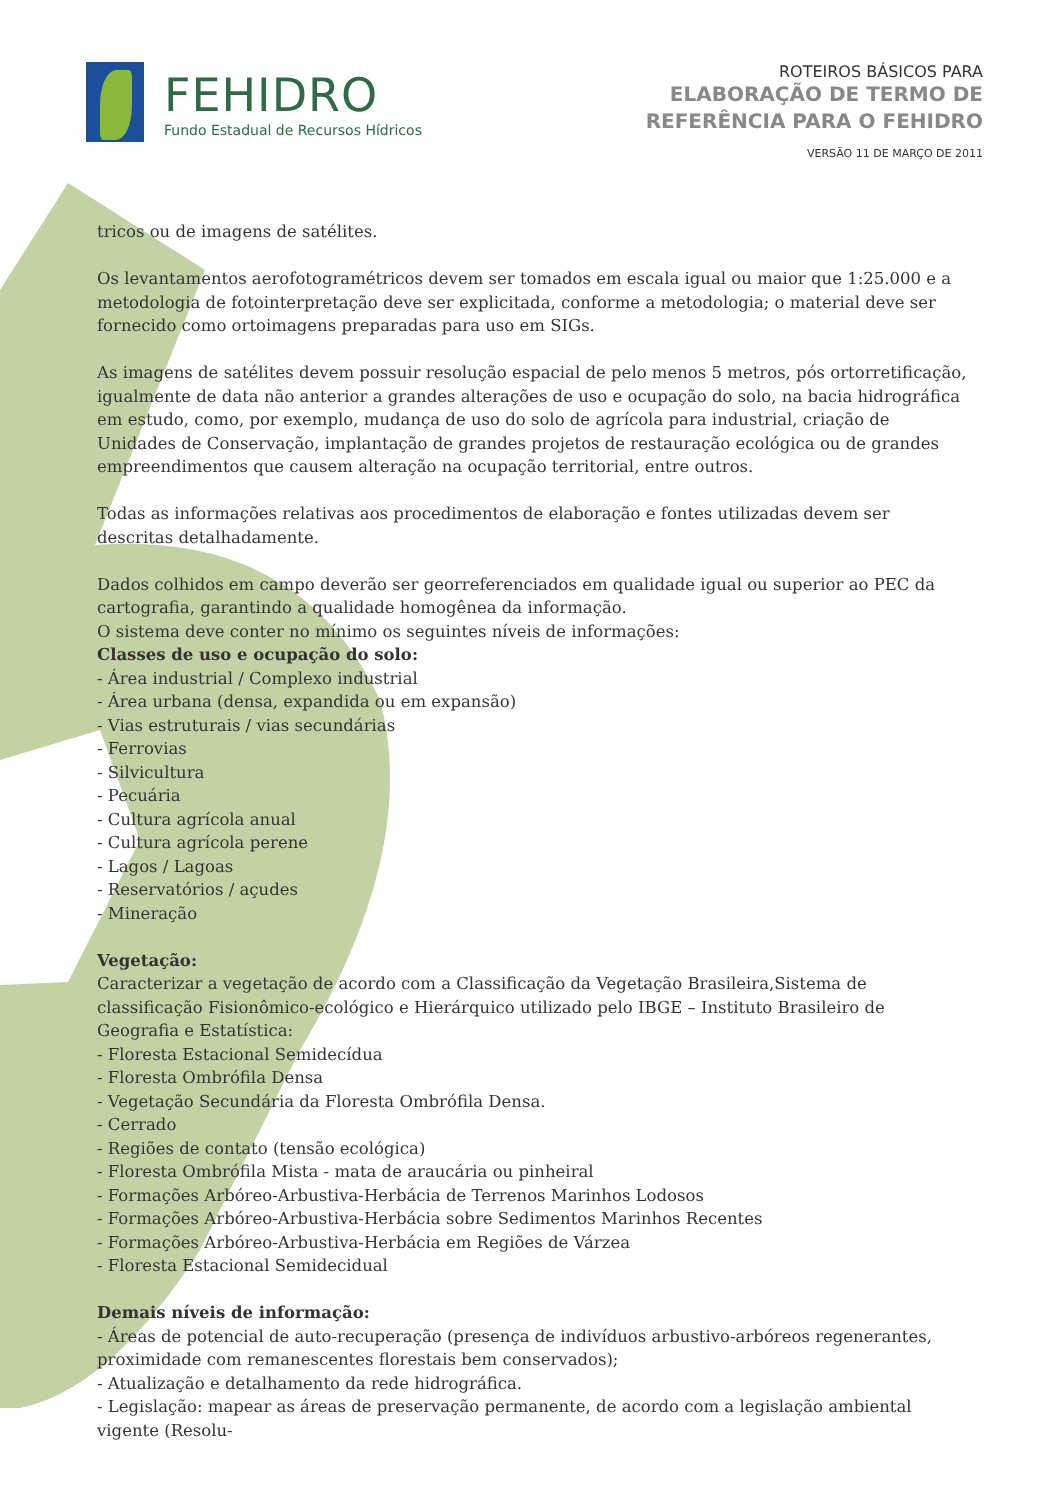FEHIDRO
Fundo Estadual de Recursos Hídricos
ROTEIROS BÁSICOS PARA
ELABORAÇÃO DE TERMO DE
REFERÊNCIA PARA O FEHIDRO
VERSÃO 11 DE MARÇO DE 2011
tricos ou de imagens de satélites.
Os levantamentos aerofotogramétricos devem ser tomados em escala igual ou maior que 1:25.000 e a metodologia de fotointerpretação deve ser explicitada, conforme a metodologia; o material deve ser fornecido como ortoimagens preparadas para uso em SIGs.
As imagens de satélites devem possuir resolução espacial de pelo menos 5 metros, pós ortorretificação, igualmente de data não anterior a grandes alterações de uso e ocupação do solo, na bacia hidrográfica em estudo, como, por exemplo, mudança de uso do solo de agrícola para industrial, criação de Unidades de Conservação, implantação de grandes projetos de restauração ecológica ou de grandes empreendimentos que causem alteração na ocupação territorial, entre outros.
Todas as informações relativas aos procedimentos de elaboração e fontes utilizadas devem ser descritas detalhadamente.
Dados colhidos em campo deverão ser georreferenciados em qualidade igual ou superior ao PEC da cartografia, garantindo a qualidade homogênea da informação.
O sistema deve conter no mínimo os seguintes níveis de informações:
Classes de uso e ocupação do solo:
- Área industrial / Complexo industrial
- Área urbana (densa, expandida ou em expansão)
- Vias estruturais / vias secundárias
- Ferrovias
- Silvicultura
- Pecuária
- Cultura agrícola anual
- Cultura agrícola perene
- Lagos / Lagoas
- Reservatórios / açudes
- Mineração
Vegetação:
Caracterizar a vegetação de acordo com a Classificação da Vegetação Brasileira,Sistema de classificação Fisionômico-ecológico e Hierárquico utilizado pelo IBGE – Instituto Brasileiro de Geografia e Estatística:
- Floresta Estacional Semidecídua
- Floresta Ombrófila Densa
- Vegetação Secundária da Floresta Ombrófila Densa.
- Cerrado
- Regiões de contato (tensão ecológica)
- Floresta Ombrófila Mista - mata de araucária ou pinheiral
- Formações Arbóreo-Arbustiva-Herbácia de Terrenos Marinhos Lodosos
- Formações Arbóreo-Arbustiva-Herbácia sobre Sedimentos Marinhos Recentes
- Formações Arbóreo-Arbustiva-Herbácia em Regiões de Várzea
- Floresta Estacional Semidecidual
Demais níveis de informação:
- Áreas de potencial de auto-recuperação (presença de indivíduos arbustivo-arbóreos regenerantes, proximidade com remanescentes florestais bem conservados);
- Atualização e detalhamento da rede hidrográfica.
- Legislação: mapear as áreas de preservação permanente, de acordo com a legislação ambiental vigente (Resolu-